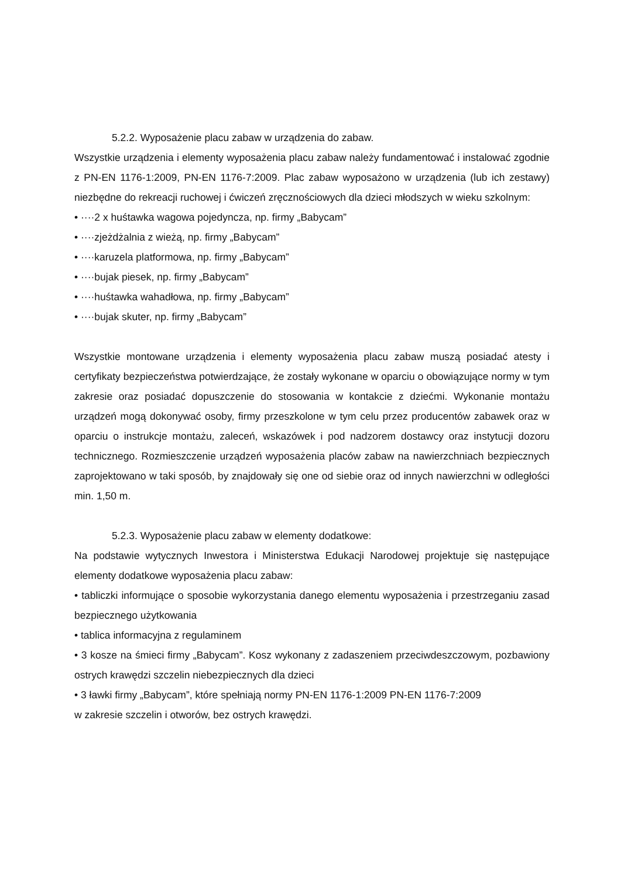5.2.2. Wyposażenie placu zabaw w urządzenia do zabaw.
Wszystkie urządzenia i elementy wyposażenia placu zabaw należy fundamentować i instalować zgodnie z PN-EN 1176-1:2009, PN-EN 1176-7:2009. Plac zabaw wyposażono w urządzenia (lub ich zestawy) niezbędne do rekreacji ruchowej i ćwiczeń zręcznościowych dla dzieci młodszych w wieku szkolnym:
• ····2 x huśtawka wagowa pojedyncza, np. firmy „Babycam”
• ····zjeżdżalnia z wieżą, np. firmy „Babycam”
• ····karuzela platformowa, np. firmy „Babycam”
• ····bujak piesek, np. firmy „Babycam”
• ····huśtawka wahadłowa, np. firmy „Babycam”
• ····bujak skuter, np. firmy „Babycam”
Wszystkie montowane urządzenia i elementy wyposażenia placu zabaw muszą posiadać atesty i certyfikaty bezpieczeństwa potwierdzające, że zostały wykonane w oparciu o obowiązujące normy w tym zakresie oraz posiadać dopuszczenie do stosowania w kontakcie z dziećmi. Wykonanie montażu urządzeń mogą dokonywać osoby, firmy przeszkolone w tym celu przez producentów zabawek oraz w oparciu o instrukcje montażu, zaleceń, wskazówek i pod nadzorem dostawcy oraz instytucji dozoru technicznego. Rozmieszczenie urządzeń wyposażenia placów zabaw na nawierzchniach bezpiecznych zaprojektowano w taki sposób, by znajdowały się one od siebie oraz od innych nawierzchni w odległości min. 1,50 m.
5.2.3. Wyposażenie placu zabaw w elementy dodatkowe:
Na podstawie wytycznych Inwestora i Ministerstwa Edukacji Narodowej projektuje się następujące elementy dodatkowe wyposażenia placu zabaw:
• tabliczki informujące o sposobie wykorzystania danego elementu wyposażenia i przestrzeganiu zasad bezpiecznego użytkowania
• tablica informacyjna z regulaminem
• 3 kosze na śmieci firmy „Babycam”. Kosz wykonany z zadaszeniem przeciwdeszczowym, pozbawiony ostrych krawędzi szczelin niebezpiecznych dla dzieci
• 3 ławki firmy „Babycam”, które spełniają normy PN-EN 1176-1:2009 PN-EN 1176-7:2009
w zakresie szczelin i otworów, bez ostrych krawędzi.